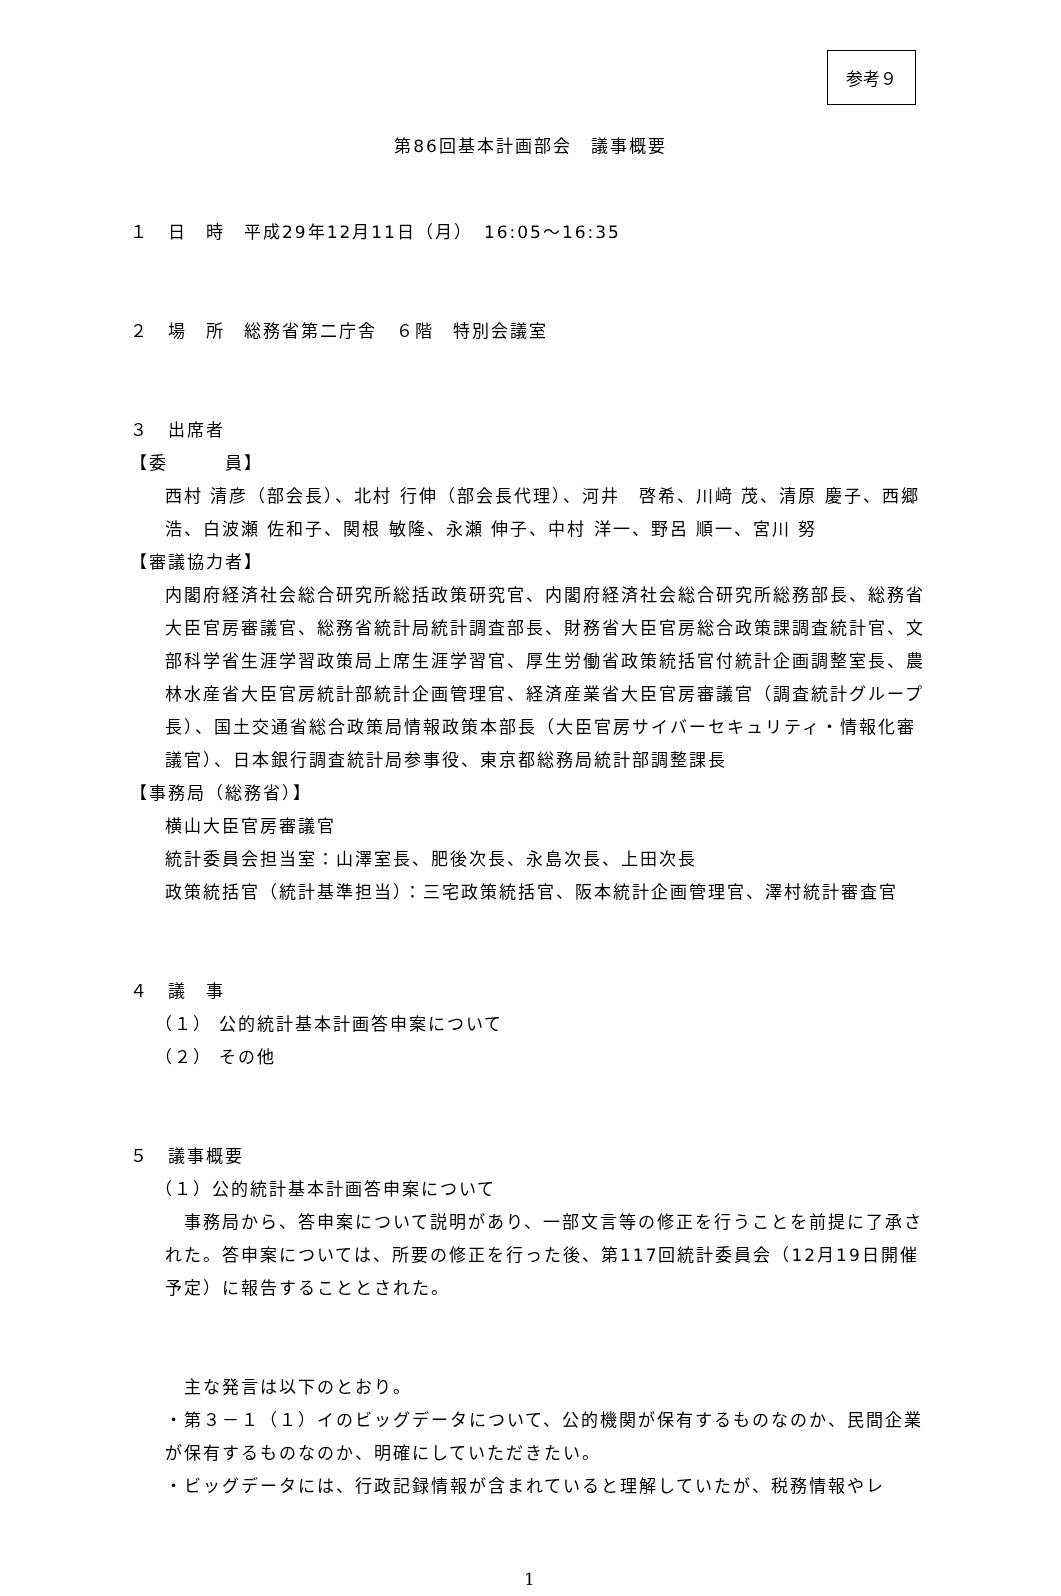参考９
第86回基本計画部会　議事概要
１　日　時　平成29年12月11日（月）　16:05～16:35
２　場　所　総務省第二庁舎　６階　特別会議室
３　出席者
【委　　　員】
西村 清彦（部会長）、北村 行伸（部会長代理）、河井　啓希、川﨑 茂、清原 慶子、西郷 浩、白波瀬 佐和子、関根 敏隆、永瀬 伸子、中村 洋一、野呂 順一、宮川 努
【審議協力者】
内閣府経済社会総合研究所総括政策研究官、内閣府経済社会総合研究所総務部長、総務省大臣官房審議官、総務省統計局統計調査部長、財務省大臣官房総合政策課調査統計官、文部科学省生涯学習政策局上席生涯学習官、厚生労働省政策統括官付統計企画調整室長、農林水産省大臣官房統計部統計企画管理官、経済産業省大臣官房審議官（調査統計グループ長）、国土交通省総合政策局情報政策本部長（大臣官房サイバーセキュリティ・情報化審議官）、日本銀行調査統計局参事役、東京都総務局統計部調整課長
【事務局（総務省）】
横山大臣官房審議官
統計委員会担当室：山澤室長、肥後次長、永島次長、上田次長
政策統括官（統計基準担当）：三宅政策統括官、阪本統計企画管理官、澤村統計審査官
４　議　事
（１） 公的統計基本計画答申案について
（２） その他
５　議事概要
（１）公的統計基本計画答申案について
　事務局から、答申案について説明があり、一部文言等の修正を行うことを前提に了承された。答申案については、所要の修正を行った後、第117回統計委員会（12月19日開催予定）に報告することとされた。
　主な発言は以下のとおり。
・第３－１（１）イのビッグデータについて、公的機関が保有するものなのか、民間企業が保有するものなのか、明確にしていただきたい。
・ビッグデータには、行政記録情報が含まれていると理解していたが、税務情報やレ
1